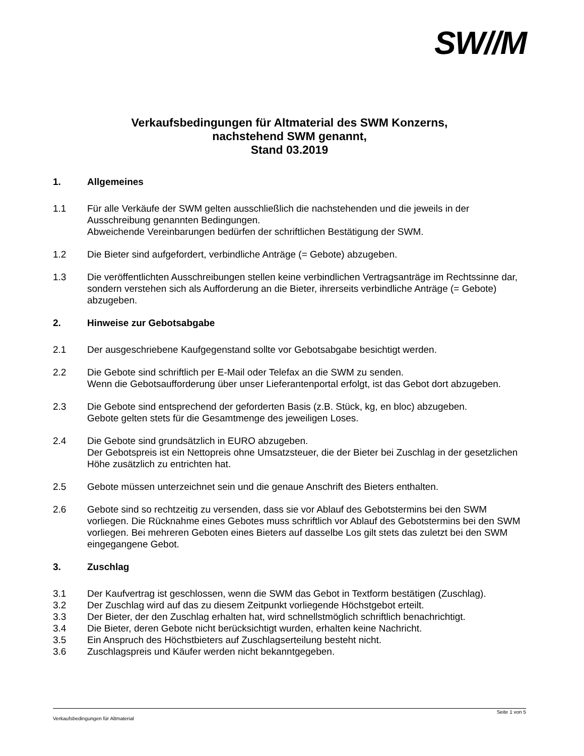SW//M
Verkaufsbedingungen für Altmaterial des SWM Konzerns,
nachstehend SWM genannt,
Stand 03.2019
1. Allgemeines
1.1 Für alle Verkäufe der SWM gelten ausschließlich die nachstehenden und die jeweils in der Ausschreibung genannten Bedingungen.
Abweichende Vereinbarungen bedürfen der schriftlichen Bestätigung der SWM.
1.2 Die Bieter sind aufgefordert, verbindliche Anträge (= Gebote) abzugeben.
1.3 Die veröffentlichten Ausschreibungen stellen keine verbindlichen Vertragsanträge im Rechtssinne dar, sondern verstehen sich als Aufforderung an die Bieter, ihrerseits verbindliche Anträge (= Gebote) abzugeben.
2. Hinweise zur Gebotsabgabe
2.1 Der ausgeschriebene Kaufgegenstand sollte vor Gebotsabgabe besichtigt werden.
2.2 Die Gebote sind schriftlich per E-Mail oder Telefax an die SWM zu senden.
Wenn die Gebotsaufforderung über unser Lieferantenportal erfolgt, ist das Gebot dort abzugeben.
2.3 Die Gebote sind entsprechend der geforderten Basis (z.B. Stück, kg, en bloc) abzugeben.
Gebote gelten stets für die Gesamtmenge des jeweiligen Loses.
2.4 Die Gebote sind grundsätzlich in EURO abzugeben.
Der Gebotspreis ist ein Nettopreis ohne Umsatzsteuer, die der Bieter bei Zuschlag in der gesetzlichen Höhe zusätzlich zu entrichten hat.
2.5 Gebote müssen unterzeichnet sein und die genaue Anschrift des Bieters enthalten.
2.6 Gebote sind so rechtzeitig zu versenden, dass sie vor Ablauf des Gebotstermins bei den SWM vorliegen. Die Rücknahme eines Gebotes muss schriftlich vor Ablauf des Gebotstermins bei den SWM vorliegen. Bei mehreren Geboten eines Bieters auf dasselbe Los gilt stets das zuletzt bei den SWM eingegangene Gebot.
3. Zuschlag
3.1 Der Kaufvertrag ist geschlossen, wenn die SWM das Gebot in Textform bestätigen (Zuschlag).
3.2 Der Zuschlag wird auf das zu diesem Zeitpunkt vorliegende Höchstgebot erteilt.
3.3 Der Bieter, der den Zuschlag erhalten hat, wird schnellstmöglich schriftlich benachrichtigt.
3.4 Die Bieter, deren Gebote nicht berücksichtigt wurden, erhalten keine Nachricht.
3.5 Ein Anspruch des Höchstbieters auf Zuschlagserteilung besteht nicht.
3.6 Zuschlagspreis und Käufer werden nicht bekanntgegeben.
Seite 1 von 5
Verkaufsbedingungen für Altmaterial